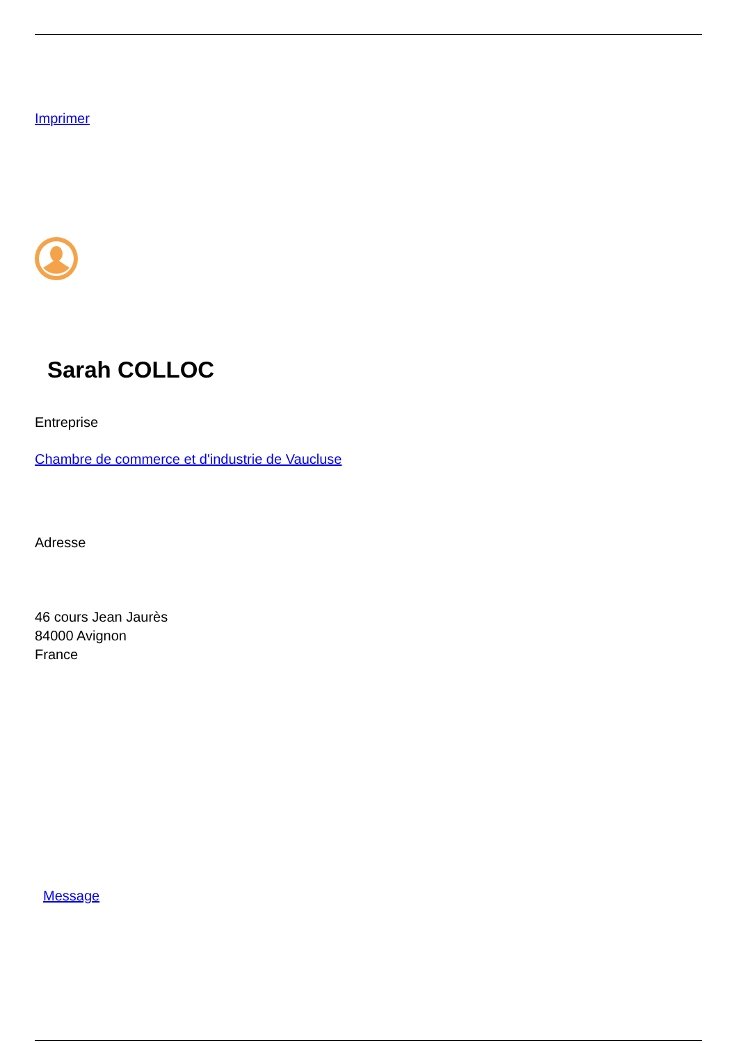Imprimer
Sarah COLLOC
Entreprise
Chambre de commerce et d'industrie de Vaucluse
Adresse
46 cours Jean Jaurès
84000 Avignon
France
Message